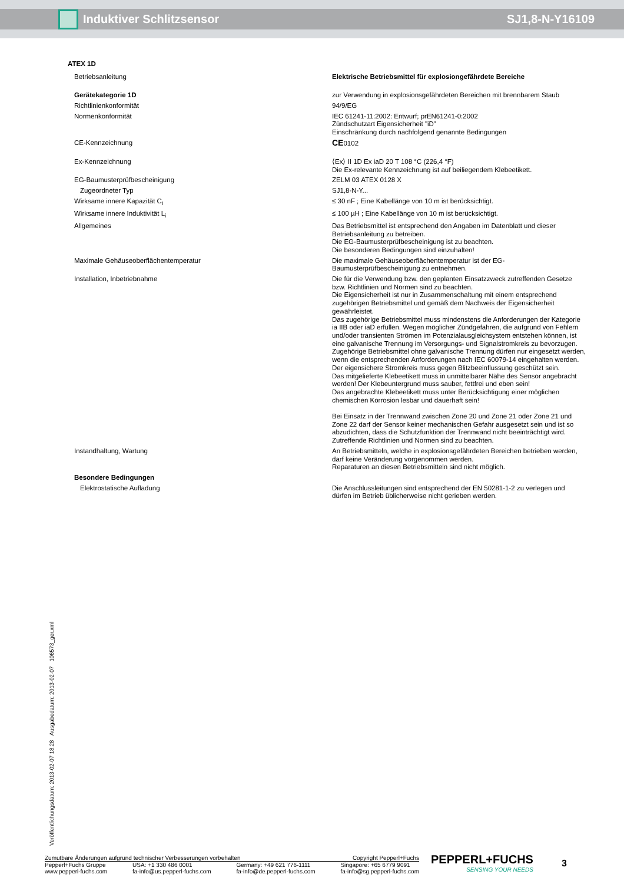Induktiver Schlitzsensor SJ1,8-N-Y16109
| ATEX 1D | |
| Betriebsanleitung | Elektrische Betriebsmittel für explosiongefährdete Bereiche |
| Gerätekategorie 1D | zur Verwendung in explosionsgefährdeten Bereichen mit brennbarem Staub |
| Richtlinienkonformität | 94/9/EG |
| Normenkonformität | IEC 61241-11:2002: Entwurf; prEN61241-0:2002 Zündschutzart Eigensicherheit "iD" Einschränkung durch nachfolgend genannte Bedingungen |
| CE-Kennzeichnung | CE 0102 |
| Ex-Kennzeichnung | ⟨Ex⟩ II 1D Ex iaD 20 T 108 °C (226,4 °F) Die Ex-relevante Kennzeichnung ist auf beiliegendem Klebeetikett. |
| EG-Baumusterprüfbescheinigung | ZELM 03 ATEX 0128 X |
| Zugeordneter Typ | SJ1,8-N-Y... |
| Wirksame innere Kapazität C<sub>i</sub> | ≤ 30 nF ; Eine Kabellänge von 10 m ist berücksichtigt. |
| Wirksame innere Induktivität L<sub>i</sub> | ≤ 100 µH ; Eine Kabellänge von 10 m ist berücksichtigt. |
| Allgemeines | Das Betriebsmittel ist entsprechend den Angaben im Datenblatt und dieser Betriebsanleitung zu betreiben. Die EG-Baumusterprüfbescheinigung ist zu beachten. Die besonderen Bedingungen sind einzuhalten! |
| Maximale Gehäuseoberflächentemperatur | Die maximale Gehäuseoberflächentemperatur ist der EG-Baumusterprüfbescheinigung zu entnehmen. |
| Installation, Inbetriebnahme | Die für die Verwendung bzw. den geplanten Einsatzzweck zutreffenden Gesetze bzw. Richtlinien und Normen sind zu beachten. Die Eigensicherheit ist nur in Zusammenschaltung mit einem entsprechend zugehörigen Betriebsmittel und gemäß dem Nachweis der Eigensicherheit gewährleistet. Das zugehörige Betriebsmittel muss mindenstens die Anforderungen der Kategorie ia IIB oder iaD erfüllen. Wegen möglicher Zündgefahren, die aufgrund von Fehlern und/oder transienten Strömen im Potenzialausgleichsystem entstehen können, ist eine galvanische Trennung im Versorgungs- und Signalstromkreis zu bevorzugen. Zugehörige Betriebsmittel ohne galvanische Trennung dürfen nur eingesetzt werden, wenn die entsprechenden Anforderungen nach IEC 60079-14 eingehalten werden. Der eigensichere Stromkreis muss gegen Blitzbeeinflussung geschützt sein. Das mitgelieferte Klebeetikett muss in unmittelbarer Nähe des Sensor angebracht werden! Der Klebeuntergrund muss sauber, fettfrei und eben sein! Das angebrachte Klebeetikett muss unter Berücksichtigung einer möglichen chemischen Korrosion lesbar und dauerhaft sein! Bei Einsatz in der Trennwand zwischen Zone 20 und Zone 21 oder Zone 21 und Zone 22 darf der Sensor keiner mechanischen Gefahr ausgesetzt sein und ist so abzudichten, dass die Schutzfunktion der Trennwand nicht beeinträchtigt wird. Zutreffende Richtlinien und Normen sind zu beachten. |
| Instandhaltung, Wartung | An Betriebsmitteln, welche in explosionsgefährdeten Bereichen betrieben werden, darf keine Veränderung vorgenommen werden. Reparaturen an diesen Betriebsmitteln sind nicht möglich. |
| Besondere Bedingungen | |
| Elektrostatische Aufladung | Die Anschlussleitungen sind entsprechend der EN 50281-1-2 zu verlegen und dürfen im Betrieb üblicherweise nicht gerieben werden. |
Veröffentlichungsdatum: 2013-02-07 18:28 Ausgabedatum: 2013-02-07 106573_ger.xml
Zumutbare Änderungen aufgrund technischer Verbesserungen vorbehalten Copyright Pepperl+Fuchs
Pepperl+Fuchs Gruppe
www.pepperl-fuchs.com USA: +1 330 486 0001
fa-info@us.pepperl-fuchs.com Germany: +49 621 776-1111
fa-info@de.pepperl-fuchs.com Singapore: +65 6779 9091
fa-info@sg.pepperl-fuchs.com
PEPPERL+FUCHS
SENSING YOUR NEEDS
3